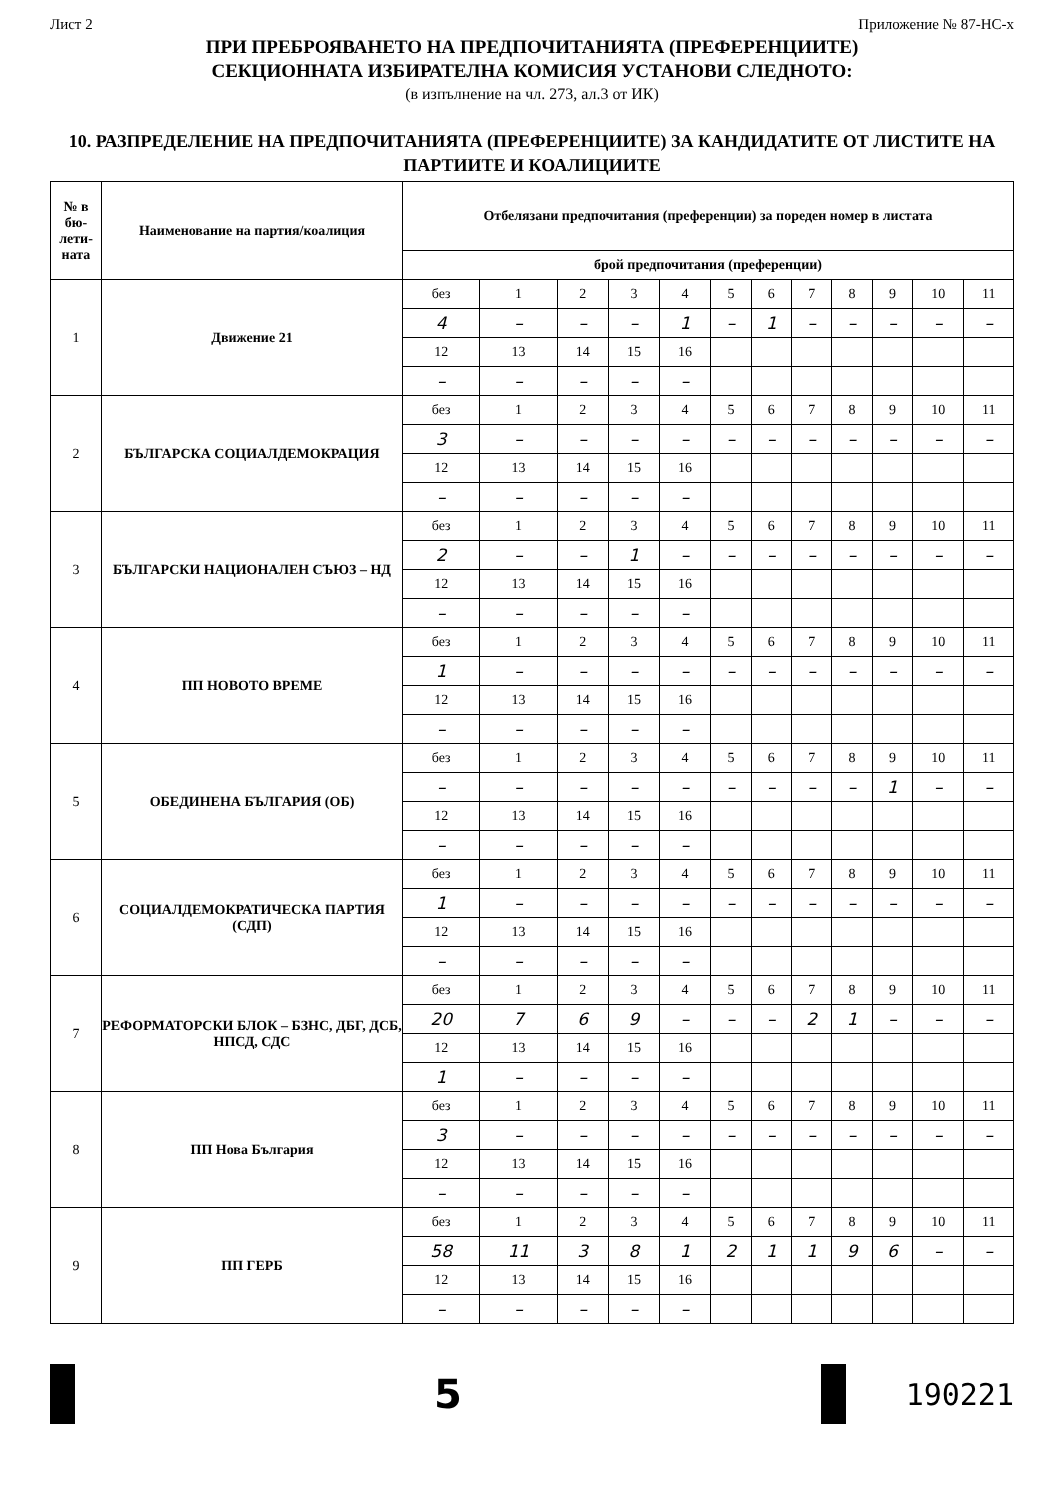Лист 2 Приложение № 87-НС-х
ПРИ ПРЕБРОЯВАНЕТО НА ПРЕДПОЧИТАНИЯТА (ПРЕФЕРЕНЦИИТЕ)
СЕКЦИОННАТА ИЗБИРАТЕЛНА КОМИСИЯ УСТАНОВИ СЛЕДНОТО:
(в изпълнение на чл. 273, ал.3 от ИК)
10. РАЗПРЕДЕЛЕНИЕ НА ПРЕДПОЧИТАНИЯТА (ПРЕФЕРЕНЦИИТЕ) ЗА КАНДИДАТИТЕ ОТ ЛИСТИТЕ НА ПАРТИИТЕ И КОАЛИЦИИТЕ
| № в бю-лети-ната | Наименование на партия/коалиция | Отбелязани предпочитания (преференции) за пореден номер в листата | | | | | | | | | | | |
| --- | --- | --- | --- | --- | --- | --- | --- | --- | --- | --- | --- | --- | --- |
| | | брой предпочитания (преференции) | | | | | | | | | | | |
| 1 | Движение 21 | без | 1 | 2 | 3 | 4 | 5 | 6 | 7 | 8 | 9 | 10 | 11 |
| | | 4 | – | – | – | 1 | – | 1 | – | – | – | – | – |
| | | 12 | 13 | 14 | 15 | 16 | | | | | | | |
| | | – | – | – | – | – | | | | | | | |
| 2 | БЪЛГАРСКА СОЦИАЛДЕМОКРАЦИЯ | без | 1 | 2 | 3 | 4 | 5 | 6 | 7 | 8 | 9 | 10 | 11 |
| | | 3 | – | – | – | – | – | – | – | – | – | – | – |
| | | 12 | 13 | 14 | 15 | 16 | | | | | | | |
| | | – | – | – | – | – | | | | | | | |
| 3 | БЪЛГАРСКИ НАЦИОНАЛЕН СЪЮЗ – НД | без | 1 | 2 | 3 | 4 | 5 | 6 | 7 | 8 | 9 | 10 | 11 |
| | | 2 | – | – | 1 | – | – | – | – | – | – | – | – |
| | | 12 | 13 | 14 | 15 | 16 | | | | | | | |
| | | – | – | – | – | – | | | | | | | |
| 4 | ПП НОВОТО ВРЕМЕ | без | 1 | 2 | 3 | 4 | 5 | 6 | 7 | 8 | 9 | 10 | 11 |
| | | 1 | – | – | – | – | – | – | – | – | – | – | – |
| | | 12 | 13 | 14 | 15 | 16 | | | | | | | |
| | | – | – | – | – | – | | | | | | | |
| 5 | ОБЕДИНЕНА БЪЛГАРИЯ (ОБ) | без | 1 | 2 | 3 | 4 | 5 | 6 | 7 | 8 | 9 | 10 | 11 |
| | | – | – | – | – | – | – | – | – | – | 1 | – | – |
| | | 12 | 13 | 14 | 15 | 16 | | | | | | | |
| | | – | – | – | – | – | | | | | | | |
| 6 | СОЦИАЛДЕМОКРАТИЧЕСКА ПАРТИЯ (СДП) | без | 1 | 2 | 3 | 4 | 5 | 6 | 7 | 8 | 9 | 10 | 11 |
| | | 1 | – | – | – | – | – | – | – | – | – | – | – |
| | | 12 | 13 | 14 | 15 | 16 | | | | | | | |
| | | – | – | – | – | – | | | | | | | |
| 7 | РЕФОРМАТОРСКИ БЛОК – БЗНС, ДБГ, ДСБ, НПСД, СДС | без | 1 | 2 | 3 | 4 | 5 | 6 | 7 | 8 | 9 | 10 | 11 |
| | | 20 | 7 | 6 | 9 | – | – | – | 2 | 1 | – | – | – |
| | | 12 | 13 | 14 | 15 | 16 | | | | | | | |
| | | 1 | – | – | – | – | | | | | | | |
| 8 | ПП Нова България | без | 1 | 2 | 3 | 4 | 5 | 6 | 7 | 8 | 9 | 10 | 11 |
| | | 3 | – | – | – | – | – | – | – | – | – | – | – |
| | | 12 | 13 | 14 | 15 | 16 | | | | | | | |
| | | – | – | – | – | – | | | | | | | |
| 9 | ПП ГЕРБ | без | 1 | 2 | 3 | 4 | 5 | 6 | 7 | 8 | 9 | 10 | 11 |
| | | 58 | 11 | 3 | 8 | 1 | 2 | 1 | 1 | 9 | 6 | – | – |
| | | 12 | 13 | 14 | 15 | 16 | | | | | | | |
| | | – | – | – | – | – | | | | | | | |
5
190221